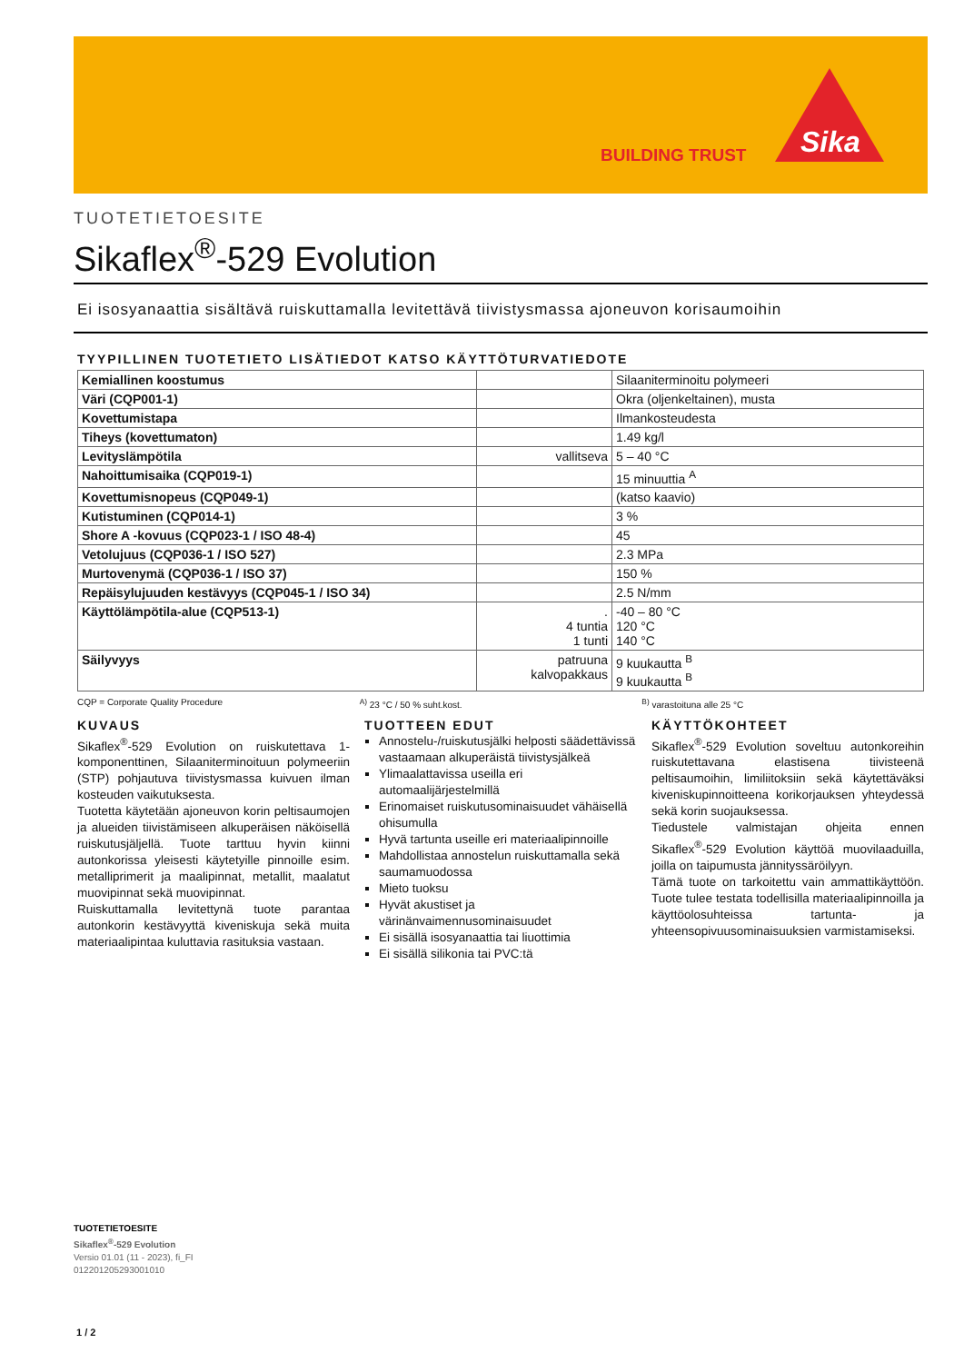BUILDING TRUST
Sika
TUOTETIETOESITE
Sikaflex<sup>®</sup>-529 Evolution
Ei isosyanaattia sisältävä ruiskuttamalla levitettävä tiivistysmassa ajoneuvon korisaumoihin
TYYPILLINEN TUOTETIETO LISÄTIEDOT KATSO KÄYTTÖTURVATIEDOTE
| Kemiallinen koostumus | | Silaaniterminoitu polymeeri |
| Väri (CQP001-1) | | Okra (oljenkeltainen), musta |
| Kovettumistapa | | Ilmankosteudesta |
| Tiheys (kovettumaton) | | 1.49 kg/l |
| Levityslämpötila | vallitseva | 5 – 40 °C |
| Nahoittumisaika (CQP019-1) | | 15 minuuttia <sup>A</sup> |
| Kovettumisnopeus (CQP049-1) | | (katso kaavio) |
| Kutistuminen (CQP014-1) | | 3 % |
| Shore A -kovuus (CQP023-1 / ISO 48-4) | | 45 |
| Vetolujuus (CQP036-1 / ISO 527) | | 2.3 MPa |
| Murtovenymä (CQP036-1 / ISO 37) | | 150 % |
| Repäisylujuuden kestävyys (CQP045-1 / ISO 34) | | 2.5 N/mm |
| Käyttölämpötila-alue (CQP513-1) | . 4 tuntia 1 tunti | -40 – 80 °C 120 °C 140 °C |
| Säilyvyys | patruuna kalvopakkaus | 9 kuukautta <sup>B</sup> 9 kuukautta <sup>B</sup> |
CQP = Corporate Quality Procedure
<sup>A)</sup> 23 °C / 50 % suht.kost. <sup>B)</sup> varastoituna alle 25 °C
KUVAUS
Sikaflex<sup>®</sup>-529 Evolution on ruiskutettava 1-komponenttinen, Silaaniterminoituun polymeeriin (STP) pohjautuva tiivistysmassa kuivuen ilman kosteuden vaikutuksesta.
Tuotetta käytetään ajoneuvon korin peltisaumojen ja alueiden tiivistämiseen alkuperäisen näköisellä ruiskutusjäljellä. Tuote tarttuu hyvin kiinni autonkorissa yleisesti käytetyille pinnoille esim. metallipri­merit ja maalipinnat, metallit, maalatut muovipinnat sekä muovipinnat.
Ruiskuttamalla levitettynä tuote parantaa autonkorin kestävyyttä kiveniskuja sekä muita materiaalipintaa kuluttavia rasituksia vastaan.
TUOTTEEN EDUT
Annostelu-/ruiskutusjälki helposti säädettävissä vastaamaan alkuperäistä tiivistysjälkeä
Ylimaalattavissa useilla eri automaalijärjestelmillä
Erinomaiset ruiskutusominaisuudet vähäisellä ohisumulla
Hyvä tartunta useille eri materiaalipinnoille
Mahdollistaa annostelun ruiskuttamalla sekä saumamuodossa
Mieto tuoksu
Hyvät akustiset ja värinänvaimennusominaisuudet
Ei sisällä isosyanaattia tai liuottimia
Ei sisällä silikonia tai PVC:tä
KÄYTTÖKOHTEET
Sikaflex<sup>®</sup>-529 Evolution soveltuu autonkoreihin ruiskutettavana elastisena tiivisteenä peltisaumoihin, limiliitoksiin sekä käytettäväksi kiveniskupinnoitteena korikorjauksen yhteydessä sekä korin suojauksessa.
Tiedustele valmistajan ohjeita ennen Sikaflex<sup>®</sup>-529 Evolution käyttöä muovilaaduilla, joilla on taipumusta jännityssäröilyyn.
Tämä tuote on tarkoitettu vain ammattikäyttöön. Tuote tulee testata todellisilla materiaalipinnoilla ja käyttöolosuhteissa tartunta- ja yhteensopivuusominaisuuksien varmistamiseksi.
TUOTETIETOESITE
Sikaflex<sup>®</sup>-529 Evolution
Versio 01.01 (11 - 2023), fi_FI
012201205293001010
1 / 2